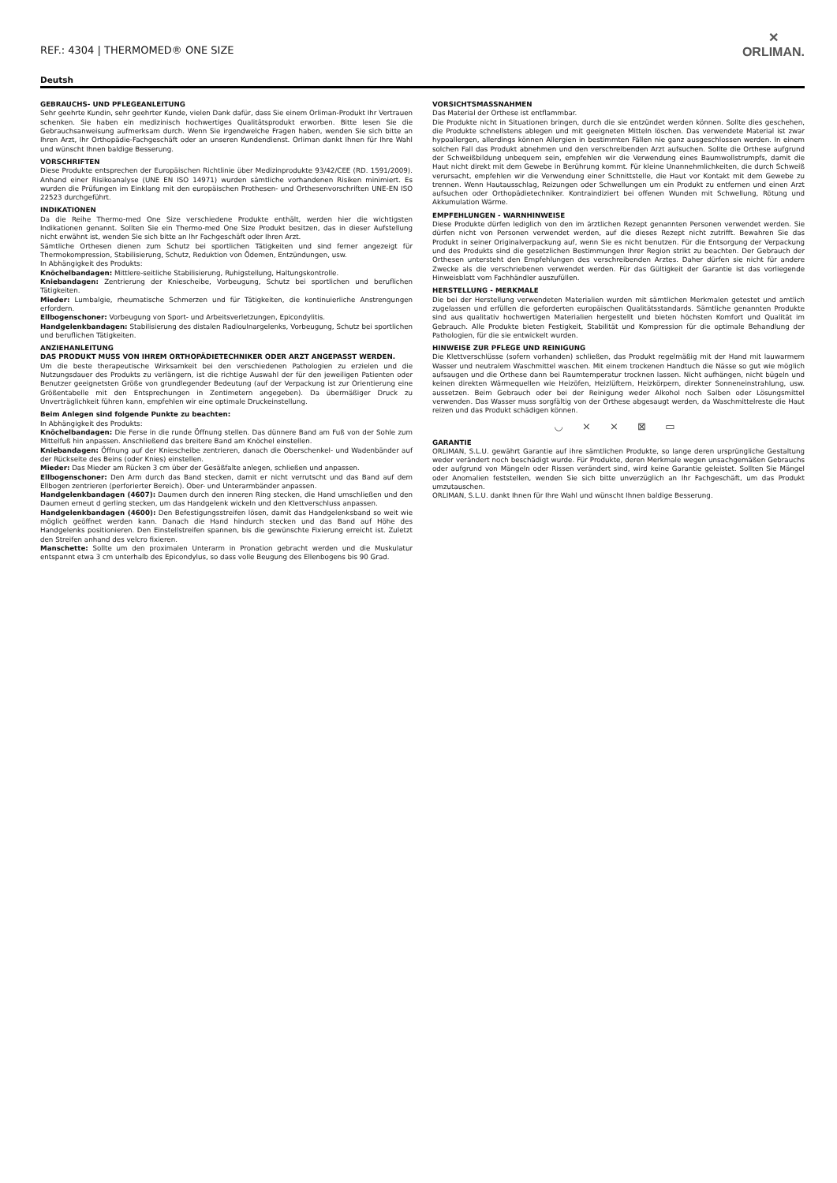REF.: 4304 | THERMOMED® ONE SIZE
✕
ORLIMAN.
Deutsh
GEBRAUCHS- UND PFLEGEANLEITUNG
Sehr geehrte Kundin, sehr geehrter Kunde, vielen Dank dafür, dass Sie einem Orliman-Produkt Ihr Vertrauen schenken. Sie haben ein medizinisch hochwertiges Qualitätsprodukt erworben. Bitte lesen Sie die Gebrauchsanweisung aufmerksam durch. Wenn Sie irgendwelche Fragen haben, wenden Sie sich bitte an Ihren Arzt, Ihr Orthopädie-Fachgeschäft oder an unseren Kundendienst. Orliman dankt Ihnen für Ihre Wahl und wünscht Ihnen baldige Besserung.
VORSCHRIFTEN
Diese Produkte entsprechen der Europäischen Richtlinie über Medizinprodukte 93/42/CEE (RD. 1591/2009). Anhand einer Risikoanalyse (UNE EN ISO 14971) wurden sämtliche vorhandenen Risiken minimiert. Es wurden die Prüfungen im Einklang mit den europäischen Prothesen- und Orthesenvorschriften UNE-EN ISO 22523 durchgeführt.
INDIKATIONEN
Da die Reihe Thermo-med One Size verschiedene Produkte enthält, werden hier die wichtigsten Indikationen genannt. Sollten Sie ein Thermo-med One Size Produkt besitzen, das in dieser Aufstellung nicht erwähnt ist, wenden Sie sich bitte an Ihr Fachgeschäft oder Ihren Arzt.
Sämtliche Orthesen dienen zum Schutz bei sportlichen Tätigkeiten und sind ferner angezeigt für Thermokompression, Stabilisierung, Schutz, Reduktion von Ödemen, Entzündungen, usw.
In Abhängigkeit des Produkts:
Knöchelbandagen: Mittlere-seitliche Stabilisierung, Ruhigstellung, Haltungskontrolle.
Kniebandagen: Zentrierung der Kniescheibe, Vorbeugung, Schutz bei sportlichen und beruflichen Tätigkeiten.
Mieder: Lumbalgie, rheumatische Schmerzen und für Tätigkeiten, die kontinuierliche Anstrengungen erfordern.
Ellbogenschoner: Vorbeugung von Sport- und Arbeitsverletzungen, Epicondylitis.
Handgelenkbandagen: Stabilisierung des distalen Radioulnargelenks, Vorbeugung, Schutz bei sportlichen und beruflichen Tätigkeiten.
ANZIEHANLEITUNG
DAS PRODUKT MUSS VON IHREM ORTHOPÄDIETECHNIKER ODER ARZT ANGEPASST WERDEN.
Um die beste therapeutische Wirksamkeit bei den verschiedenen Pathologien zu erzielen und die Nutzungsdauer des Produkts zu verlängern, ist die richtige Auswahl der für den jeweiligen Patienten oder Benutzer geeignetsten Größe von grundlegender Bedeutung (auf der Verpackung ist zur Orientierung eine Größentabelle mit den Entsprechungen in Zentimetern angegeben). Da übermäßiger Druck zu Unverträglichkeit führen kann, empfehlen wir eine optimale Druckeinstellung.
Beim Anlegen sind folgende Punkte zu beachten:
In Abhängigkeit des Produkts:
Knöchelbandagen: Die Ferse in die runde Öffnung stellen. Das dünnere Band am Fuß von der Sohle zum Mittelfuß hin anpassen. Anschließend das breitere Band am Knöchel einstellen.
Kniebandagen: Öffnung auf der Kniescheibe zentrieren, danach die Oberschenkel- und Wadenbänder auf der Rückseite des Beins (oder Knies) einstellen.
Mieder: Das Mieder am Rücken 3 cm über der Gesäßfalte anlegen, schließen und anpassen.
Ellbogenschoner: Den Arm durch das Band stecken, damit er nicht verrutscht und das Band auf dem Ellbogen zentrieren (perforierter Bereich). Ober- und Unterarmbänder anpassen.
Handgelenkbandagen (4607): Daumen durch den inneren Ring stecken, die Hand umschließen und den Daumen erneut d gerling stecken, um das Handgelenk wickeln und den Klettverschluss anpassen.
Handgelenkbandagen (4600): Den Befestigungsstreifen lösen, damit das Handgelenksband so weit wie möglich geöffnet werden kann. Danach die Hand hindurch stecken und das Band auf Höhe des Handgelenks positionieren. Den Einstellstreifen spannen, bis die gewünschte Fixierung erreicht ist. Zuletzt den Streifen anhand des velcro fixieren.
Manschette: Sollte um den proximalen Unterarm in Pronation gebracht werden und die Muskulatur entspannt etwa 3 cm unterhalb des Epicondylus, so dass volle Beugung des Ellenbogens bis 90 Grad.
VORSICHTSMASSNAHMEN
Das Material der Orthese ist entflammbar.
Die Produkte nicht in Situationen bringen, durch die sie entzündet werden können. Sollte dies geschehen, die Produkte schnellstens ablegen und mit geeigneten Mitteln löschen. Das verwendete Material ist zwar hypoallergen, allerdings können Allergien in bestimmten Fällen nie ganz ausgeschlossen werden. In einem solchen Fall das Produkt abnehmen und den verschreibenden Arzt aufsuchen. Sollte die Orthese aufgrund der Schweißbildung unbequem sein, empfehlen wir die Verwendung eines Baumwollstrumpfs, damit die Haut nicht direkt mit dem Gewebe in Berührung kommt. Für kleine Unannehmlichkeiten, die durch Schweiß verursacht, empfehlen wir die Verwendung einer Schnittstelle, die Haut vor Kontakt mit dem Gewebe zu trennen. Wenn Hautausschlag, Reizungen oder Schwellungen um ein Produkt zu entfernen und einen Arzt aufsuchen oder Orthopädietechniker. Kontraindiziert bei offenen Wunden mit Schwellung, Rötung und Akkumulation Wärme.
EMPFEHLUNGEN - WARNHINWEISE
Diese Produkte dürfen lediglich von den im ärztlichen Rezept genannten Personen verwendet werden. Sie dürfen nicht von Personen verwendet werden, auf die dieses Rezept nicht zutrifft. Bewahren Sie das Produkt in seiner Originalverpackung auf, wenn Sie es nicht benutzen. Für die Entsorgung der Verpackung und des Produkts sind die gesetzlichen Bestimmungen Ihrer Region strikt zu beachten. Der Gebrauch der Orthesen untersteht den Empfehlungen des verschreibenden Arztes. Daher dürfen sie nicht für andere Zwecke als die verschriebenen verwendet werden. Für das Gültigkeit der Garantie ist das vorliegende Hinweisblatt vom Fachhändler auszufüllen.
HERSTELLUNG - MERKMALE
Die bei der Herstellung verwendeten Materialien wurden mit sämtlichen Merkmalen getestet und amtlich zugelassen und erfüllen die geforderten europäischen Qualitätsstandards. Sämtliche genannten Produkte sind aus qualitativ hochwertigen Materialien hergestellt und bieten höchsten Komfort und Qualität im Gebrauch. Alle Produkte bieten Festigkeit, Stabilität und Kompression für die optimale Behandlung der Pathologien, für die sie entwickelt wurden.
HINWEISE ZUR PFLEGE UND REINIGUNG
Die Klettverschlüsse (sofern vorhanden) schließen, das Produkt regelmäßig mit der Hand mit lauwarmem Wasser und neutralem Waschmittel waschen. Mit einem trockenen Handtuch die Nässe so gut wie möglich aufsaugen und die Orthese dann bei Raumtemperatur trocknen lassen. Nicht aufhängen, nicht bügeln und keinen direkten Wärmequellen wie Heizöfen, Heizlüftern, Heizkörpern, direkter Sonneneinstrahlung, usw. aussetzen. Beim Gebrauch oder bei der Reinigung weder Alkohol noch Salben oder Lösungsmittel verwenden. Das Wasser muss sorgfältig von der Orthese abgesaugt werden, da Waschmittelreste die Haut reizen und das Produkt schädigen können.
◡ ⨯ ⨯ ⊠ ▭
GARANTIE
ORLIMAN, S.L.U. gewährt Garantie auf ihre sämtlichen Produkte, so lange deren ursprüngliche Gestaltung weder verändert noch beschädigt wurde. Für Produkte, deren Merkmale wegen unsachgemäßen Gebrauchs oder aufgrund von Mängeln oder Rissen verändert sind, wird keine Garantie geleistet. Sollten Sie Mängel oder Anomalien feststellen, wenden Sie sich bitte unverzüglich an Ihr Fachgeschäft, um das Produkt umzutauschen.
ORLIMAN, S.L.U. dankt Ihnen für Ihre Wahl und wünscht Ihnen baldige Besserung.